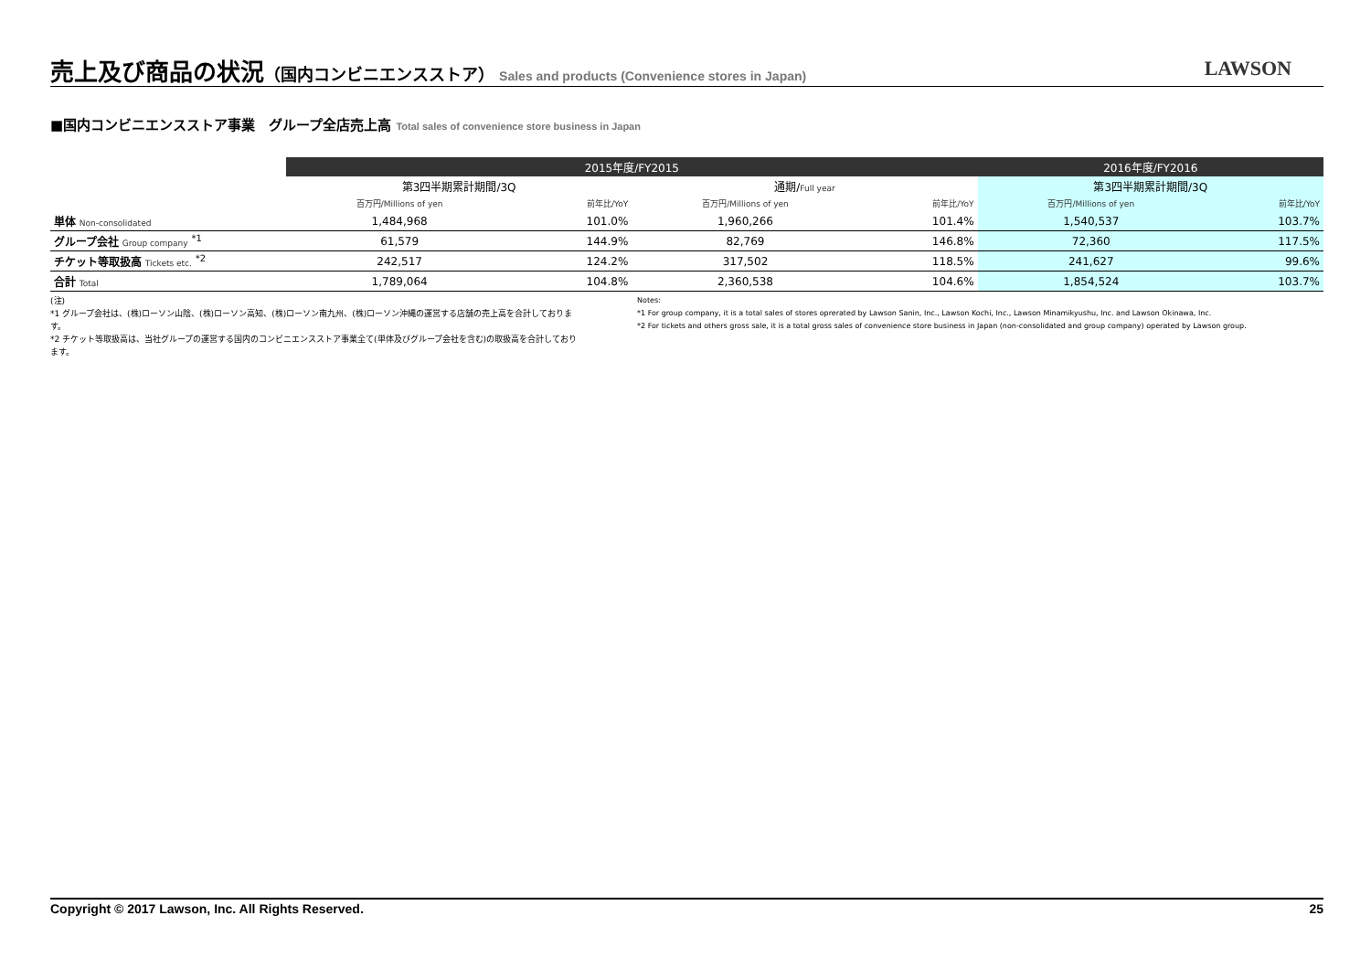売上及び商品の状況（国内コンビニエンスストア）
Sales and products (Convenience stores in Japan)
LAWSON
■国内コンビニエンスストア事業　グループ全店売上高 Total sales of convenience store business in Japan
| | 2015年度/FY2015 | | | | 2016年度/FY2016 | |
| | 第3四半期累計期間/3Q | | 通期/ Full year | | 第3四半期累計期間/3Q | |
| | 百万円/Millions of yen | 前年比/YoY | 百万円/Millions of yen | 前年比/YoY | 百万円/Millions of yen | 前年比/YoY |
| 単体 Non-consolidated | 1,484,968 | 101.0% | 1,960,266 | 101.4% | 1,540,537 | 103.7% |
| グループ会社 Group company <sup>*1</sup> | 61,579 | 144.9% | 82,769 | 146.8% | 72,360 | 117.5% |
| チケット等取扱高 Tickets etc. <sup>*2</sup> | 242,517 | 124.2% | 317,502 | 118.5% | 241,627 | 99.6% |
| 合計 Total | 1,789,064 | 104.8% | 2,360,538 | 104.6% | 1,854,524 | 103.7% |
(注)
*1 グループ会社は、(株)ローソン山陰、(株)ローソン高知、(株)ローソン南九州、(株)ローソン沖縄の運営する店舗の売上高を合計しております。
*2 チケット等取扱高は、当社グループの運営する国内のコンビニエンスストア事業全て(単体及びグループ会社を含む)の取扱高を合計しております。
Notes:
*1 For group company, it is a total sales of stores oprerated by Lawson Sanin, Inc., Lawson Kochi, Inc., Lawson Minamikyushu, Inc. and Lawson Okinawa, Inc.
*2 For tickets and others gross sale, it is a total gross sales of convenience store business in Japan (non-consolidated and group company) operated by Lawson group.
Copyright © 2017 Lawson, Inc. All Rights Reserved. 25